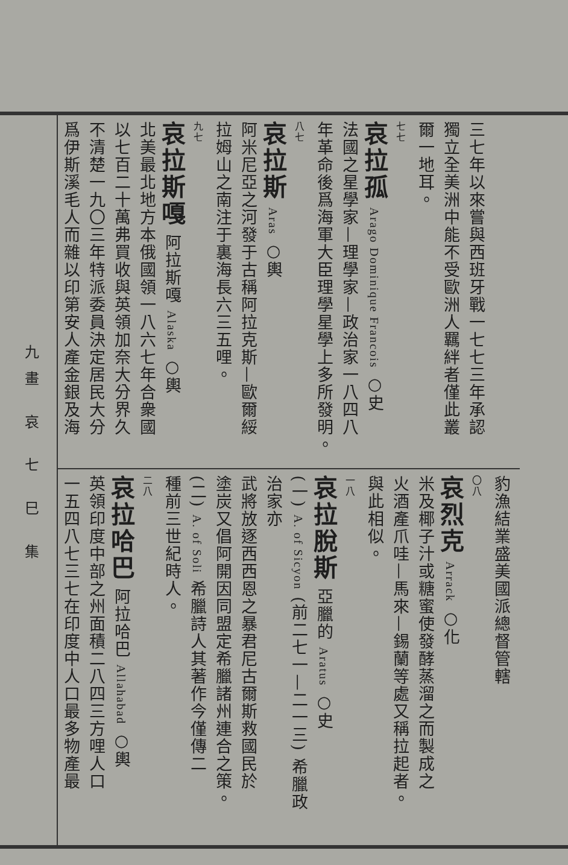三七年以來嘗與西班牙戰一七七三年承認
獨立全美洲中能不受歐洲人羈絆者僅此叢
爾一地耳。
七七
哀拉孤 Arago Dominique Francois ○史
法國之星學家—理學家—政治家一八四八
年革命後爲海軍大臣理學星學上多所發明。
八七
哀拉斯 Aras ○輿
阿米尼亞之河發于古稱阿拉克斯—歐爾綏
拉姆山之南注于裏海長六三五哩。
九七
哀拉斯嘎 阿拉斯嘎 Alaska ○輿
北美最北地方本俄國領一八六七年合衆國
以七百二十萬弗買收與英領加奈大分界久
不清楚一九〇三年特派委員決定居民大分
爲伊斯溪毛人而雜以印第安人產金銀及海
豹漁結業盛美國派總督管轄
〇八
哀烈克 Arrack ○化
米及椰子汁或糖蜜使發酵蒸溜之而製成之
火酒產爪哇—馬來—錫蘭等處又稱拉起者。
與此相似。
一八
哀拉脫斯 亞臘的 Aratus ○史
(一) A. of Sicyon (前二七一—二一三) 希臘政治家亦
武將放逐西西恩之暴君尼古爾斯救國民於
塗炭又倡阿開因同盟定希臘諸州連合之策。
(二) A. of Soli 希臘詩人其著作今僅傳二
種前三世紀時人。
二八
哀拉哈巴 阿拉哈巴 Allahabad ○輿
英領印度中部之州面積二八四三方哩人口
一五四八七三七在印度中人口最多物產最
九畫 哀 七 巳 集